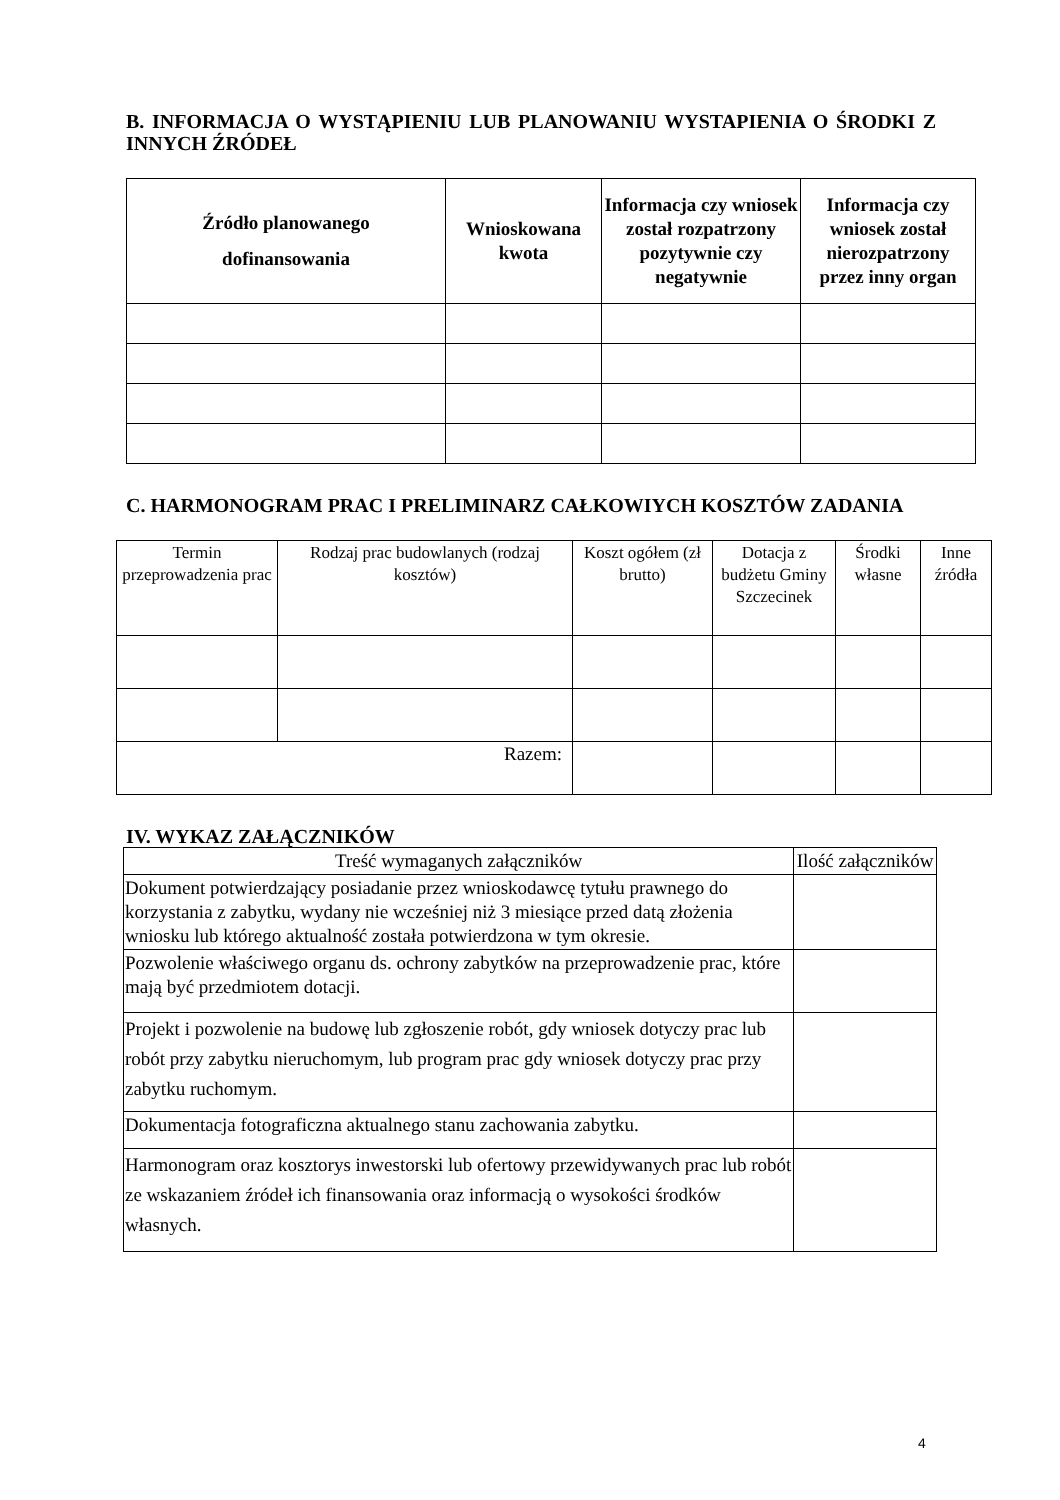B. INFORMACJA O WYSTĄPIENIU LUB PLANOWANIU WYSTAPIENIA O ŚRODKI Z INNYCH ŹRÓDEŁ
| Źródło planowanego dofinansowania | Wnioskowana kwota | Informacja czy wniosek został rozpatrzony pozytywnie czy negatywnie | Informacja czy wniosek został nierozpatrzony przez inny organ |
| --- | --- | --- | --- |
C. HARMONOGRAM PRAC I PRELIMINARZ CAŁKOWIYCH KOSZTÓW ZADANIA
| Termin przeprowadzenia prac | Rodzaj prac budowlanych (rodzaj kosztów) | Koszt ogółem (zł brutto) | Dotacja z budżetu Gminy Szczecinek | Środki własne | Inne źródła |
| --- | --- | --- | --- | --- | --- |
| Razem: | | | | | |
IV. WYKAZ ZAŁĄCZNIKÓW
| Treść wymaganych załączników | Ilość załączników |
| --- | --- |
| Dokument potwierdzający posiadanie przez wnioskodawcę tytułu prawnego do korzystania z zabytku, wydany nie wcześniej niż 3 miesiące przed datą złożenia wniosku lub którego aktualność została potwierdzona w tym okresie. | |
| Pozwolenie właściwego organu ds. ochrony zabytków na przeprowadzenie prac, które mają być przedmiotem dotacji. | |
| Projekt i pozwolenie na budowę lub zgłoszenie robót, gdy wniosek dotyczy prac lub robót przy zabytku nieruchomym, lub program prac gdy wniosek dotyczy prac przy zabytku ruchomym. | |
| Dokumentacja fotograficzna aktualnego stanu zachowania zabytku. | |
| Harmonogram oraz kosztorys inwestorski lub ofertowy przewidywanych prac lub robót ze wskazaniem źródeł ich finansowania oraz informacją o wysokości środków własnych. | |
4